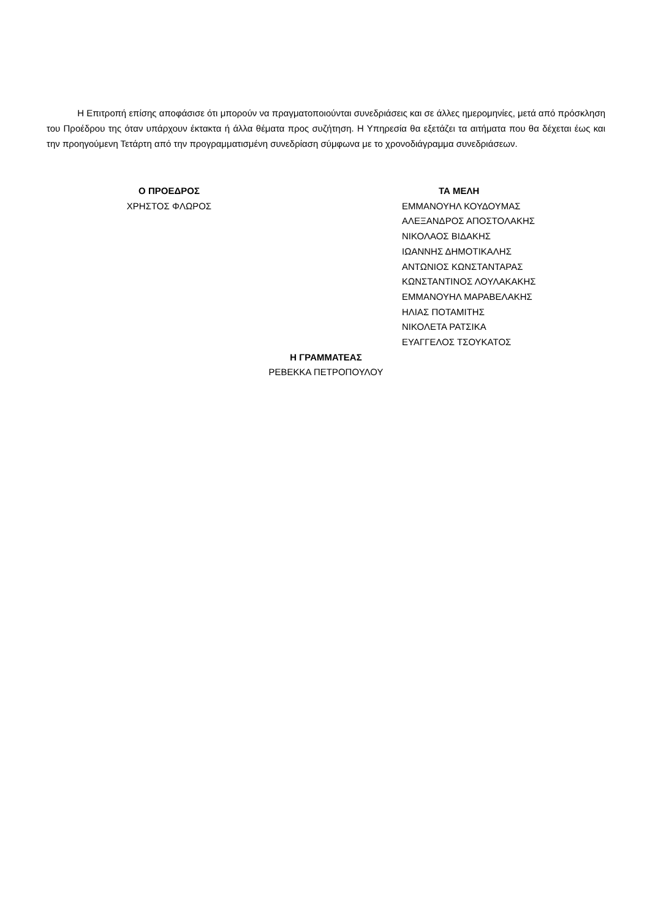Η Επιτροπή επίσης αποφάσισε ότι μπορούν να πραγματοποιούνται συνεδριάσεις και σε άλλες ημερομηνίες, μετά από πρόσκληση του Προέδρου της όταν υπάρχουν έκτακτα ή άλλα θέματα προς συζήτηση. Η Υπηρεσία θα εξετάζει τα αιτήματα που θα δέχεται έως και την προηγούμενη Τετάρτη από την προγραμματισμένη συνεδρίαση σύμφωνα με το χρονοδιάγραμμα συνεδριάσεων.
Ο ΠΡΟΕΔΡΟΣ
ΧΡΗΣΤΟΣ ΦΛΩΡΟΣ
ΤΑ ΜΕΛΗ
ΕΜΜΑΝΟΥΗΛ ΚΟΥΔΟΥΜΑΣ
ΑΛΕΞΑΝΔΡΟΣ ΑΠΟΣΤΟΛΑΚΗΣ
ΝΙΚΟΛΑΟΣ ΒΙΔΑΚΗΣ
ΙΩΑΝΝΗΣ ΔΗΜΟΤΙΚΑΛΗΣ
ΑΝΤΩΝΙΟΣ ΚΩΝΣΤΑΝΤΑΡΑΣ
ΚΩΝΣΤΑΝΤΙΝΟΣ ΛΟΥΛΑΚΑΚΗΣ
ΕΜΜΑΝΟΥΗΛ ΜΑΡΑΒΕΛΑΚΗΣ
ΗΛΙΑΣ ΠΟΤΑΜΙΤΗΣ
ΝΙΚΟΛΕΤΑ ΡΑΤΣΙΚΑ
ΕΥΑΓΓΕΛΟΣ ΤΣΟΥΚΑΤΟΣ
Η ΓΡΑΜΜΑΤΕΑΣ
ΡΕΒΕΚΚΑ ΠΕΤΡΟΠΟΥΛΟΥ